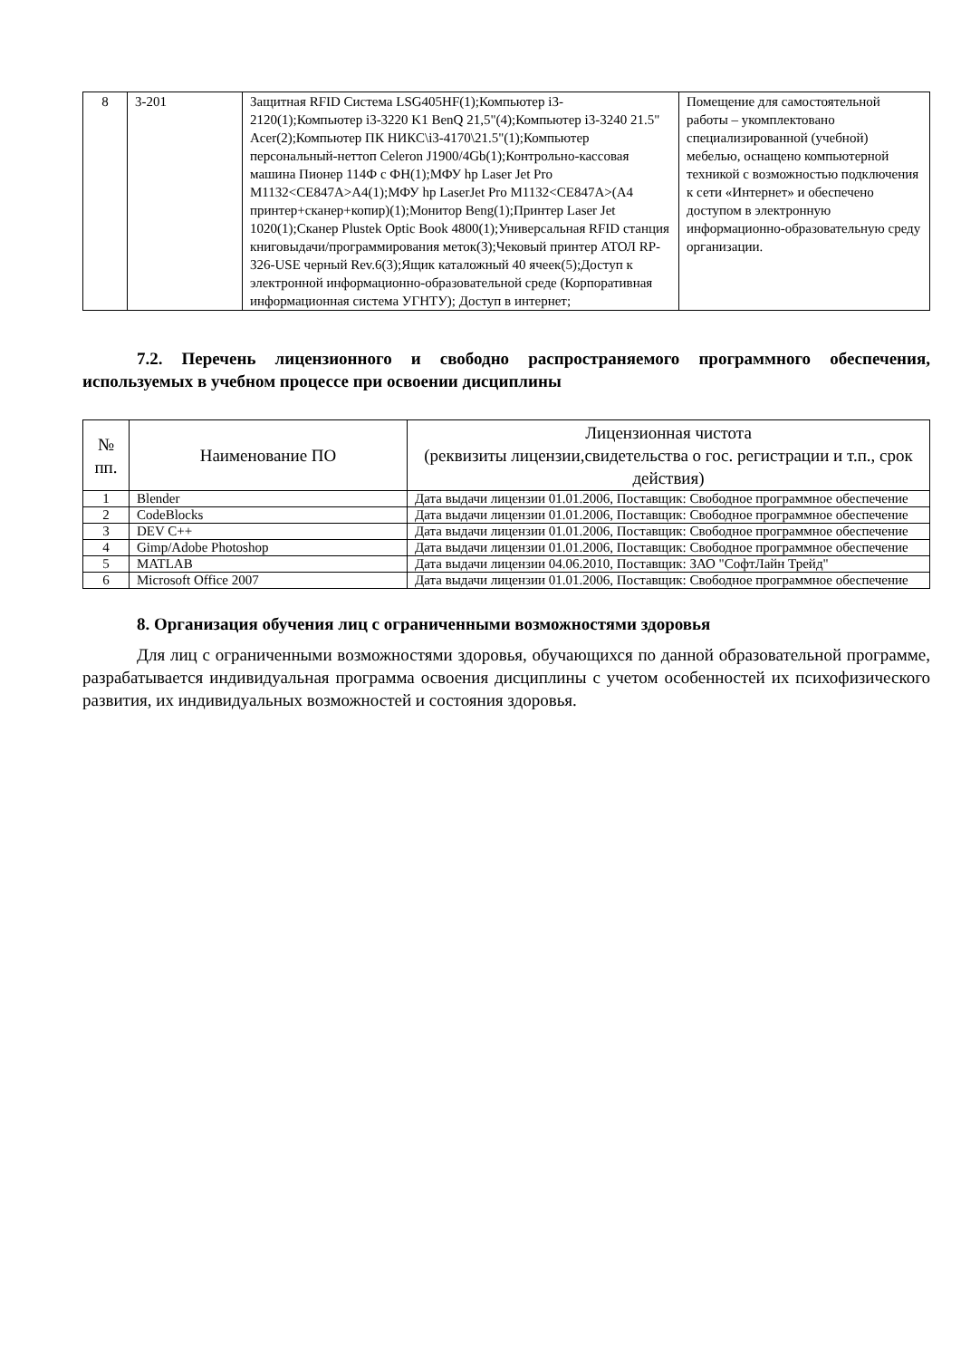| 8 | 3-201 | Защитная RFID Система LSG405HF(1);Компьютер i3-2120(1);Компьютер i3-3220 K1 BenQ 21,5"(4);Компьютер i3-3240 21.5" Acer(2);Компьютер ПК НИКС\i3-4170\21.5"(1);Компьютер персональный-неттоп Celeron J1900/4Gb(1);Контрольно-кассовая машина Пионер 114Ф с ФН(1);МФУ hp Laser Jet Pro M1132<CE847A>A4(1);МФУ hp LaserJet Pro M1132<CE847A>(A4 принтер+сканер+копир)(1);Монитор Beng(1);Принтер Laser Jet 1020(1);Сканер Plustek Optic Book 4800(1);Универсальная RFID станция книговыдачи/программирования меток(3);Чековый принтер АТОЛ RP-326-USE черный Rev.6(3);Ящик каталожный 40 ячеек(5);Доступ к электронной информационно-образовательной среде (Корпоративная информационная система УГНТУ); Доступ в интернет; | Помещение для самостоятельной работы – укомплектовано специализированной (учебной) мебелью, оснащено компьютерной техникой с возможностью подключения к сети «Интернет» и обеспечено доступом в электронную информационно-образовательную среду организации. |
7.2. Перечень лицензионного и свободно распространяемого программного обеспечения, используемых в учебном процессе при освоении дисциплины
| № пп. | Наименование ПО | Лицензионная чистота (реквизиты лицензии,свидетельства о гос. регистрации и т.п., срок действия) |
| --- | --- | --- |
| 1 | Blender | Дата выдачи лицензии 01.01.2006, Поставщик: Свободное программное обеспечение |
| 2 | CodeBlocks | Дата выдачи лицензии 01.01.2006, Поставщик: Свободное программное обеспечение |
| 3 | DEV C++ | Дата выдачи лицензии 01.01.2006, Поставщик: Свободное программное обеспечение |
| 4 | Gimp/Adobe Photoshop | Дата выдачи лицензии 01.01.2006, Поставщик: Свободное программное обеспечение |
| 5 | MATLAB | Дата выдачи лицензии 04.06.2010, Поставщик: ЗАО "СофтЛайн Трейд" |
| 6 | Microsoft Office 2007 | Дата выдачи лицензии 01.01.2006, Поставщик: Свободное программное обеспечение |
8. Организация обучения лиц с ограниченными возможностями здоровья
Для лиц с ограниченными возможностями здоровья, обучающихся по данной образовательной программе, разрабатывается индивидуальная программа освоения дисциплины с учетом особенностей их психофизического развития, их индивидуальных возможностей и состояния здоровья.